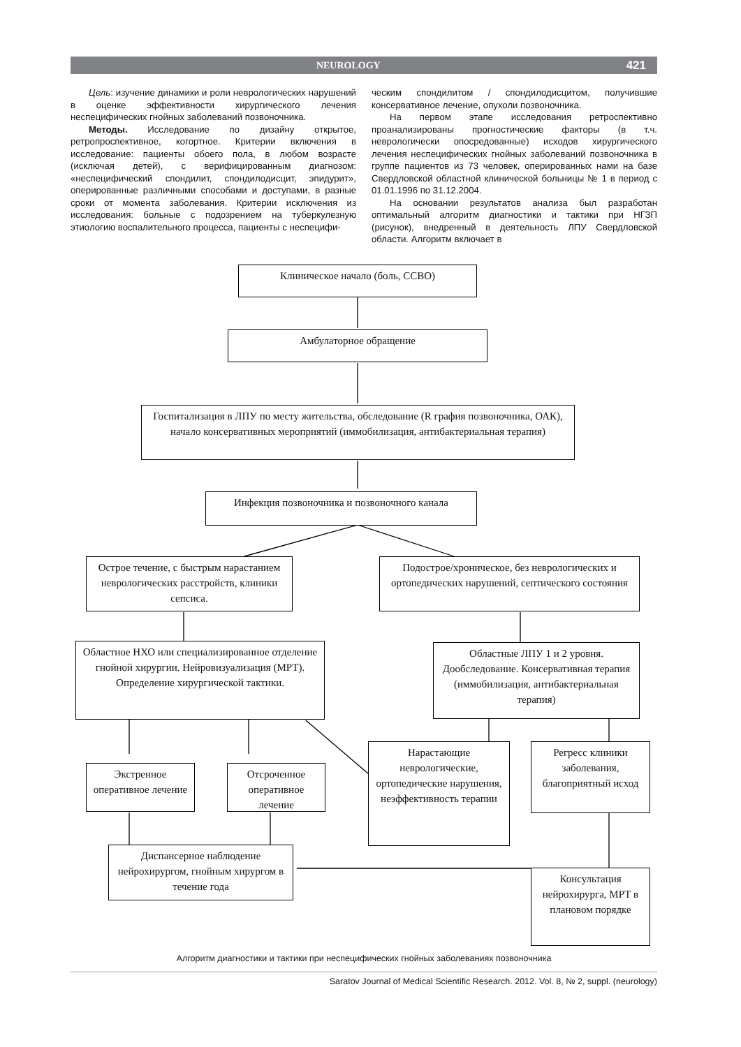NEUROLOGY 421
Цель: изучение динамики и роли неврологических нарушений в оценке эффективности хирургического лечения неспецифических гнойных заболеваний позвоночника.
Методы. Исследование по дизайну открытое, ретропроспективное, когортное. Критерии включения в исследование: пациенты обоего пола, в любом возрасте (исключая детей), с верифицированным диагнозом: «неспецифический спондилит, спондилодисцит, эпидурит», оперированные различными способами и доступами, в разные сроки от момента заболевания. Критерии исключения из исследования: больные с подозрением на туберкулезную этиологию воспалительного процесса, пациенты с неспецифи-
ческим спондилитом / спондилодисцитом, получившие консервативное лечение, опухоли позвоночника.
На первом этапе исследования ретроспективно проанализированы прогностические факторы (в т.ч. неврологически опосредованные) исходов хирургического лечения неспецифических гнойных заболеваний позвоночника в группе пациентов из 73 человек, оперированных нами на базе Свердловской областной клинической больницы № 1 в период с 01.01.1996 по 31.12.2004.
На основании результатов анализа был разработан оптимальный алгоритм диагностики и тактики при НГЗП (рисунок), внедренный в деятельность ЛПУ Свердловской области. Алгоритм включает в
Клиническое начало (боль, ССВО)
Амбулаторное обращение
Госпитализация в ЛПУ по месту жительства, обследование (R графия позвоночника, ОАК), начало консервативных мероприятий (иммобилизация, антибактериальная терапия)
Инфекция позвоночника и позвоночного канала
Острое течение, с быстрым нарастанием неврологических расстройств, клиники сепсиса.
Подострое/хроническое, без неврологических и ортопедических нарушений, септического состояния
Областное НХО или специализированное отделение гнойной хирургии. Нейровизуализация (МРТ). Определение хирургической тактики.
Областные ЛПУ 1 и 2 уровня. Дообследование. Консервативная терапия (иммобилизация, антибактериальная терапия)
Нарастающие неврологические, ортопедические нарушения, неэффективность терапии
Регресс клиники заболевания, благоприятный исход
Экстренное оперативное лечение
Отсроченное оперативное лечение
Диспансерное наблюдение нейрохирургом, гнойным хирургом в течение года
Консультация нейрохирурга, МРТ в плановом порядке
Алгоритм диагностики и тактики при неспецифических гнойных заболеваниях позвоночника
Saratov Journal of Medical Scientific Research. 2012. Vol. 8, № 2, suppl. (neurology)